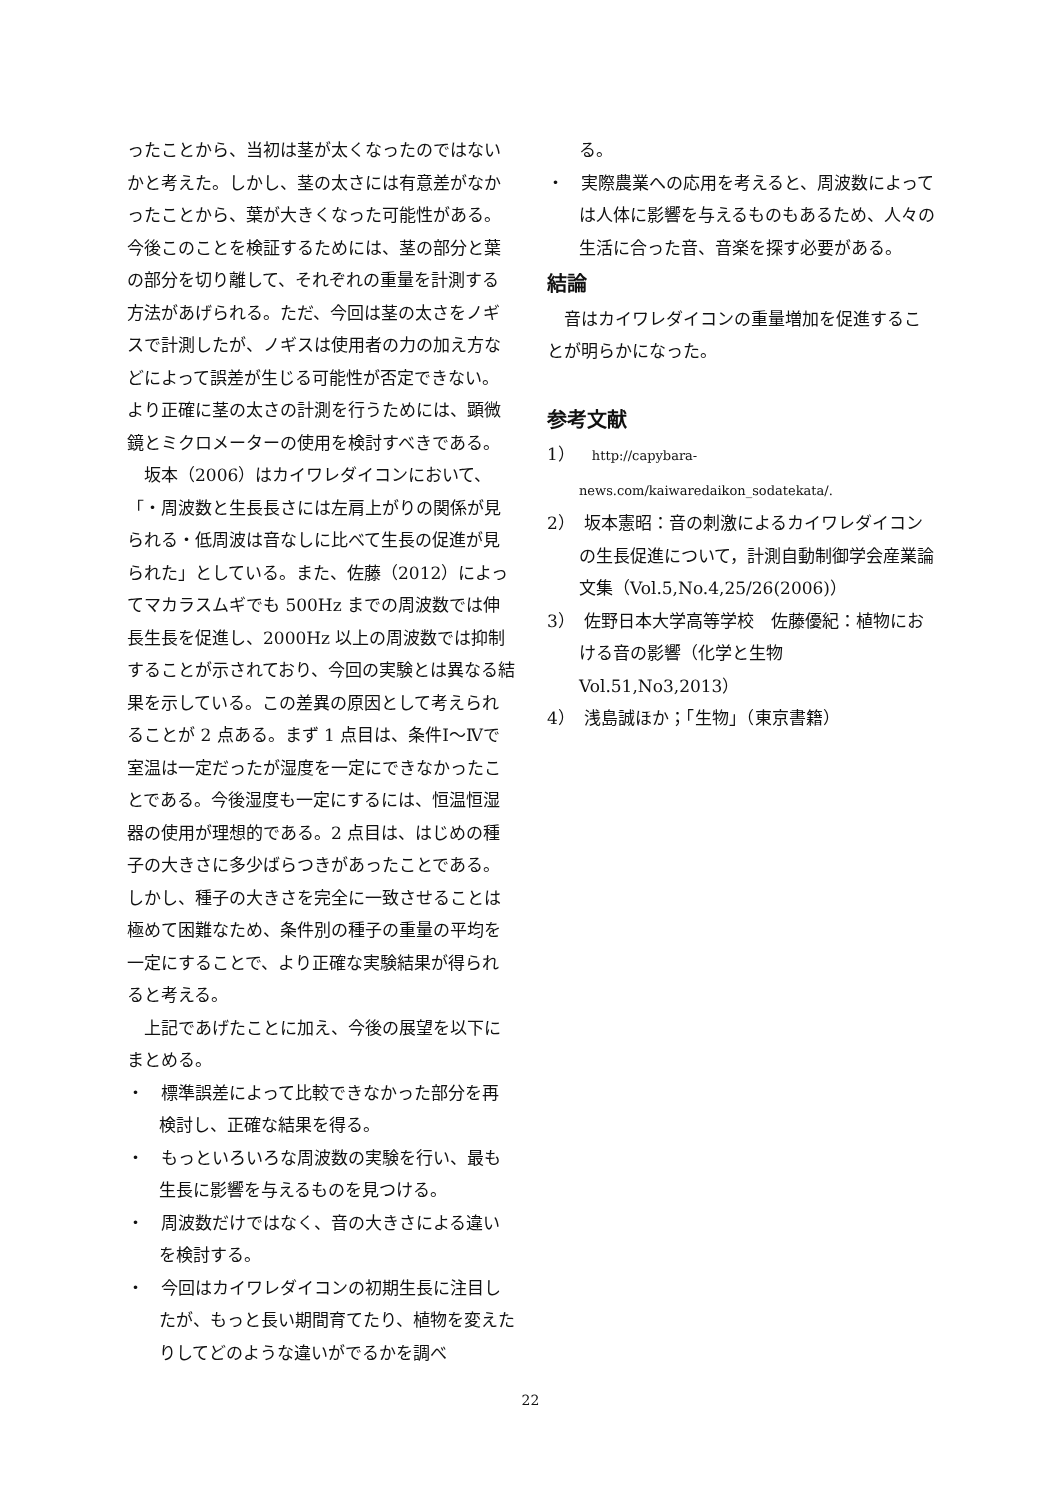ったことから、当初は茎が太くなったのではないかと考えた。しかし、茎の太さには有意差がなかったことから、葉が大きくなった可能性がある。今後このことを検証するためには、茎の部分と葉の部分を切り離して、それぞれの重量を計測する方法があげられる。ただ、今回は茎の太さをノギスで計測したが、ノギスは使用者の力の加え方などによって誤差が生じる可能性が否定できない。より正確に茎の太さの計測を行うためには、顕微鏡とミクロメーターの使用を検討すべきである。
坂本（2006）はカイワレダイコンにおいて、「・周波数と生長長さには左肩上がりの関係が見られる・低周波は音なしに比べて生長の促進が見られた」としている。また、佐藤（2012）によってマカラスムギでも 500Hz までの周波数では伸長生長を促進し、2000Hz 以上の周波数では抑制することが示されており、今回の実験とは異なる結果を示している。この差異の原因として考えられることが 2 点ある。まず 1 点目は、条件Ⅰ～Ⅳで室温は一定だったが湿度を一定にできなかったことである。今後湿度も一定にするには、恒温恒湿器の使用が理想的である。2 点目は、はじめの種子の大きさに多少ばらつきがあったことである。しかし、種子の大きさを完全に一致させることは極めて困難なため、条件別の種子の重量の平均を一定にすることで、より正確な実験結果が得られると考える。
上記であげたことに加え、今後の展望を以下にまとめる。
・　標準誤差によって比較できなかった部分を再検討し、正確な結果を得る。
・　もっといろいろな周波数の実験を行い、最も生長に影響を与えるものを見つける。
・　周波数だけではなく、音の大きさによる違いを検討する。
・　今回はカイワレダイコンの初期生長に注目したが、もっと長い期間育てたり、植物を変えたりしてどのような違いがでるかを調べ
る。
・　実際農業への応用を考えると、周波数によっては人体に影響を与えるものもあるため、人々の生活に合った音、音楽を探す必要がある。
結論
音はカイワレダイコンの重量増加を促進することが明らかになった。
参考文献
1）　http://capybara-news.com/kaiwaredaikon_sodatekata/.
2）　坂本憲昭：音の刺激によるカイワレダイコンの生長促進について，計測自動制御学会産業論文集（Vol.5,No.4,25/26(2006)）
3）　佐野日本大学高等学校　佐藤優紀：植物における音の影響（化学と生物 Vol.51,No3,2013）
4）　浅島誠ほか；「生物」（東京書籍）
22